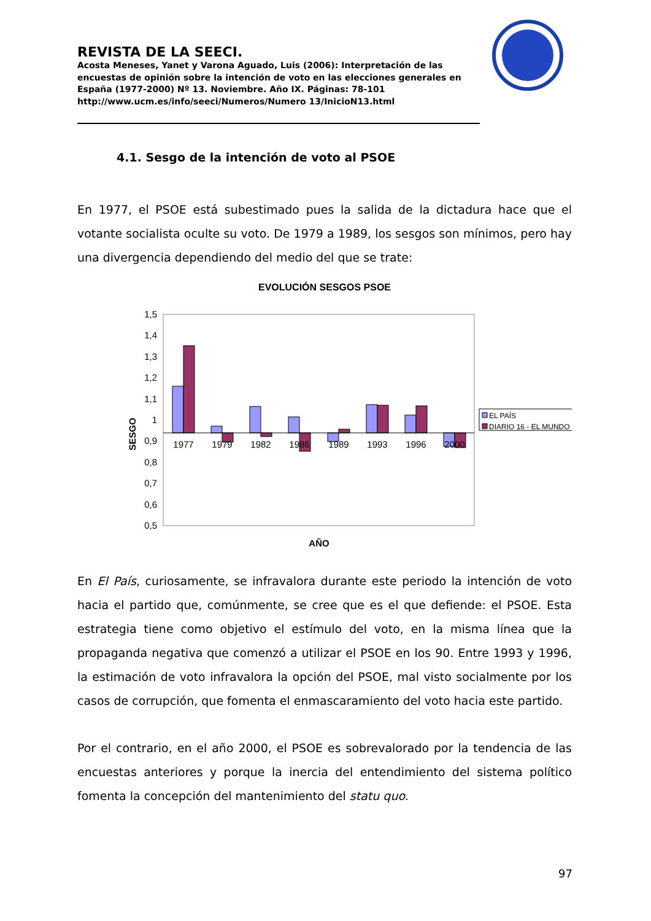REVISTA DE LA SEECI.
Acosta Meneses, Yanet y Varona Aguado, Luis (2006): Interpretación de las encuestas de opinión sobre la intención de voto en las elecciones generales en España (1977-2000) Nº 13. Noviembre. Año IX. Páginas: 78-101
http://www.ucm.es/info/seeci/Numeros/Numero 13/InicioN13.html
4.1. Sesgo de la intención de voto al PSOE
En 1977, el PSOE está subestimado pues la salida de la dictadura hace que el votante socialista oculte su voto. De 1979 a 1989, los sesgos son mínimos, pero hay una divergencia dependiendo del medio del que se trate:
EVOLUCIÓN SESGOS PSOE
1,5
1,4
1,3
1,2
1,1
1
0,9
0,8
0,7
0,6
0,5
1977
1979
1982
1986
1989
1993
1996
2000
SESGO
EL PAÍS
DIARIO 16 - EL MUNDO
AÑO
En El País, curiosamente, se infravalora durante este periodo la intención de voto hacia el partido que, comúnmente, se cree que es el que defiende: el PSOE. Esta estrategia tiene como objetivo el estímulo del voto, en la misma línea que la propaganda negativa que comenzó a utilizar el PSOE en los 90. Entre 1993 y 1996, la estimación de voto infravalora la opción del PSOE, mal visto socialmente por los casos de corrupción, que fomenta el enmascaramiento del voto hacia este partido.
Por el contrario, en el año 2000, el PSOE es sobrevalorado por la tendencia de las encuestas anteriores y porque la inercia del entendimiento del sistema político fomenta la concepción del mantenimiento del statu quo.
97